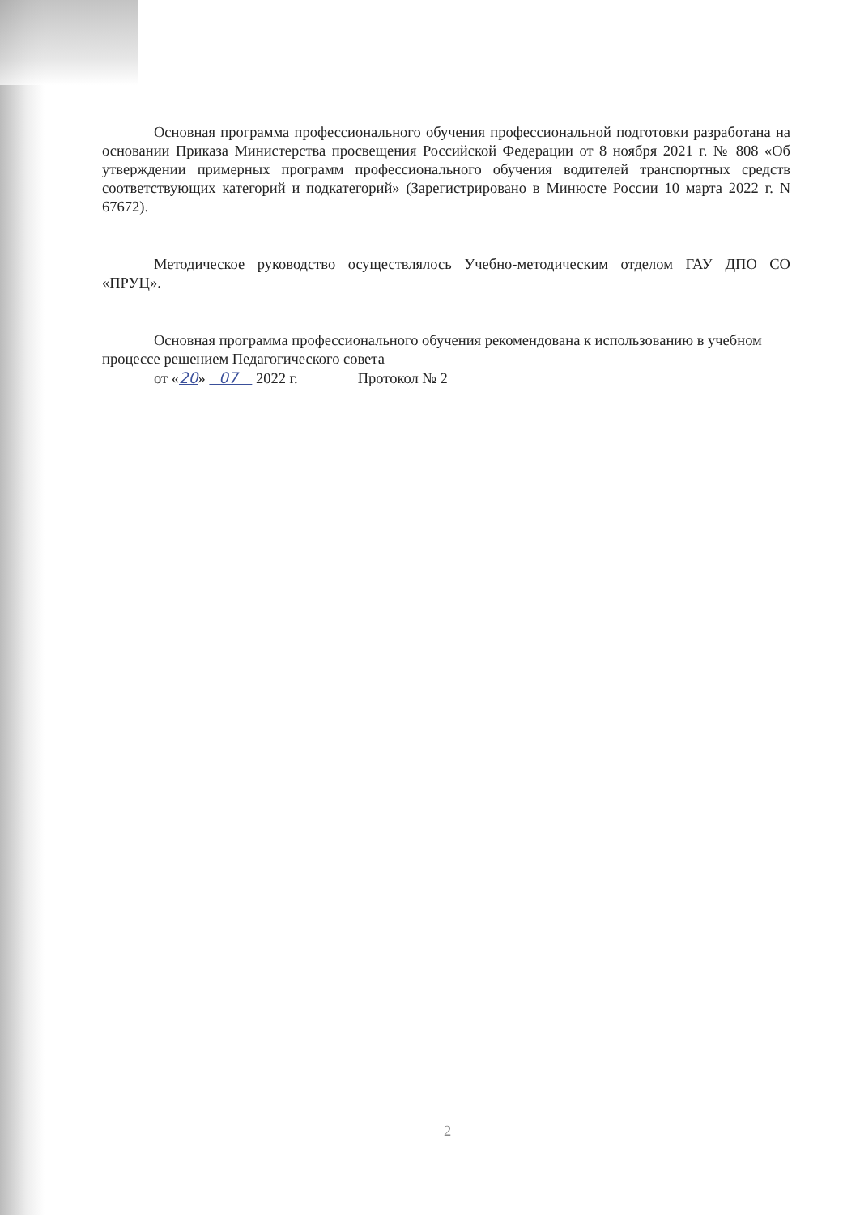Основная программа профессионального обучения профессиональной подготовки разработана на основании Приказа Министерства просвещения Российской Федерации от 8 ноября 2021 г. № 808 «Об утверждении примерных программ профессионального обучения водителей транспортных средств соответствующих категорий и подкатегорий» (Зарегистрировано в Минюсте России 10 марта 2022 г. N 67672).
Методическое руководство осуществлялось Учебно-методическим отделом ГАУ ДПО СО «ПРУЦ».
Основная программа профессионального обучения рекомендована к использованию в учебном процессе решением Педагогического совета
от «20» 07 2022 г. Протокол № 2
2